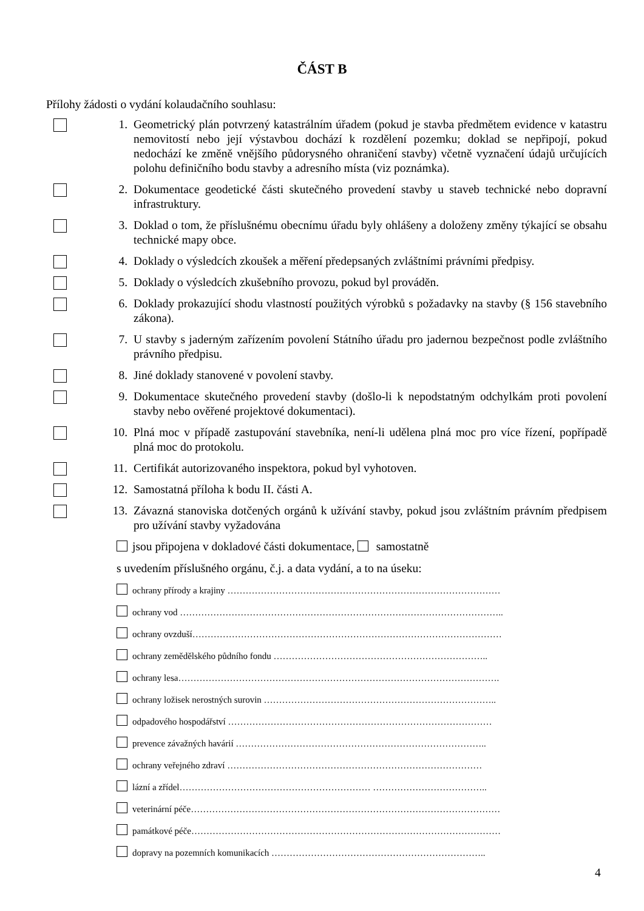ČÁST B
Přílohy žádosti o vydání kolaudačního souhlasu:
1. Geometrický plán potvrzený katastrálním úřadem (pokud je stavba předmětem evidence v katastru nemovitostí nebo její výstavbou dochází k rozdělení pozemku; doklad se nepřipojí, pokud nedochází ke změně vnějšího půdorysného ohraničení stavby) včetně vyznačení údajů určujících polohu definičního bodu stavby a adresního místa (viz poznámka).
2. Dokumentace geodetické části skutečného provedení stavby u staveb technické nebo dopravní infrastruktury.
3. Doklad o tom, že příslušnému obecnímu úřadu byly ohlášeny a doloženy změny týkající se obsahu technické mapy obce.
4. Doklady o výsledcích zkoušek a měření předepsaných zvláštními právními předpisy.
5. Doklady o výsledcích zkušebního provozu, pokud byl prováděn.
6. Doklady prokazující shodu vlastností použitých výrobků s požadavky na stavby (§ 156 stavebního zákona).
7. U stavby s jaderným zařízením povolení Státního úřadu pro jadernou bezpečnost podle zvláštního právního předpisu.
8. Jiné doklady stanovené v povolení stavby.
9. Dokumentace skutečného provedení stavby (došlo-li k nepodstatným odchylkám proti povolení stavby nebo ověřené projektové dokumentaci).
10. Plná moc v případě zastupování stavebníka, není-li udělena plná moc pro více řízení, popřípadě plná moc do protokolu.
11. Certifikát autorizovaného inspektora, pokud byl vyhotoven.
12. Samostatná příloha k bodu II. části A.
13. Závazná stanoviska dotčených orgánů k užívání stavby, pokud jsou zvláštním právním předpisem pro užívání stavby vyžadována
jsou připojena v dokladové části dokumentace, samostatně
s uvedením příslušného orgánu, č.j. a data vydání, a to na úseku:
ochrany přírody a krajiny ………………………………………………………………………………
ochrany vod ……………………………………………………………………………………………..
ochrany ovzduší…………………………………………………………………………………………
ochrany zemědělského půdního fondu ……………………………………………………………..
ochrany lesa…………………………………………………………………………………………….
ochrany ložisek nerostných surovin …………………………………………………………………..
odpadového hospodářství ……………………………………………………………………………
prevence závažných havárií ………………………………………………………………………..
ochrany veřejného zdraví …………………………………………………………………………
lázní a zřídel……………………………………………………… ………………………………..
veterinární péče…………………………………………………………………………………………
památkové péče…………………………………………………………………………………………
dopravy na pozemních komunikacích ……………………………………………………………..
4